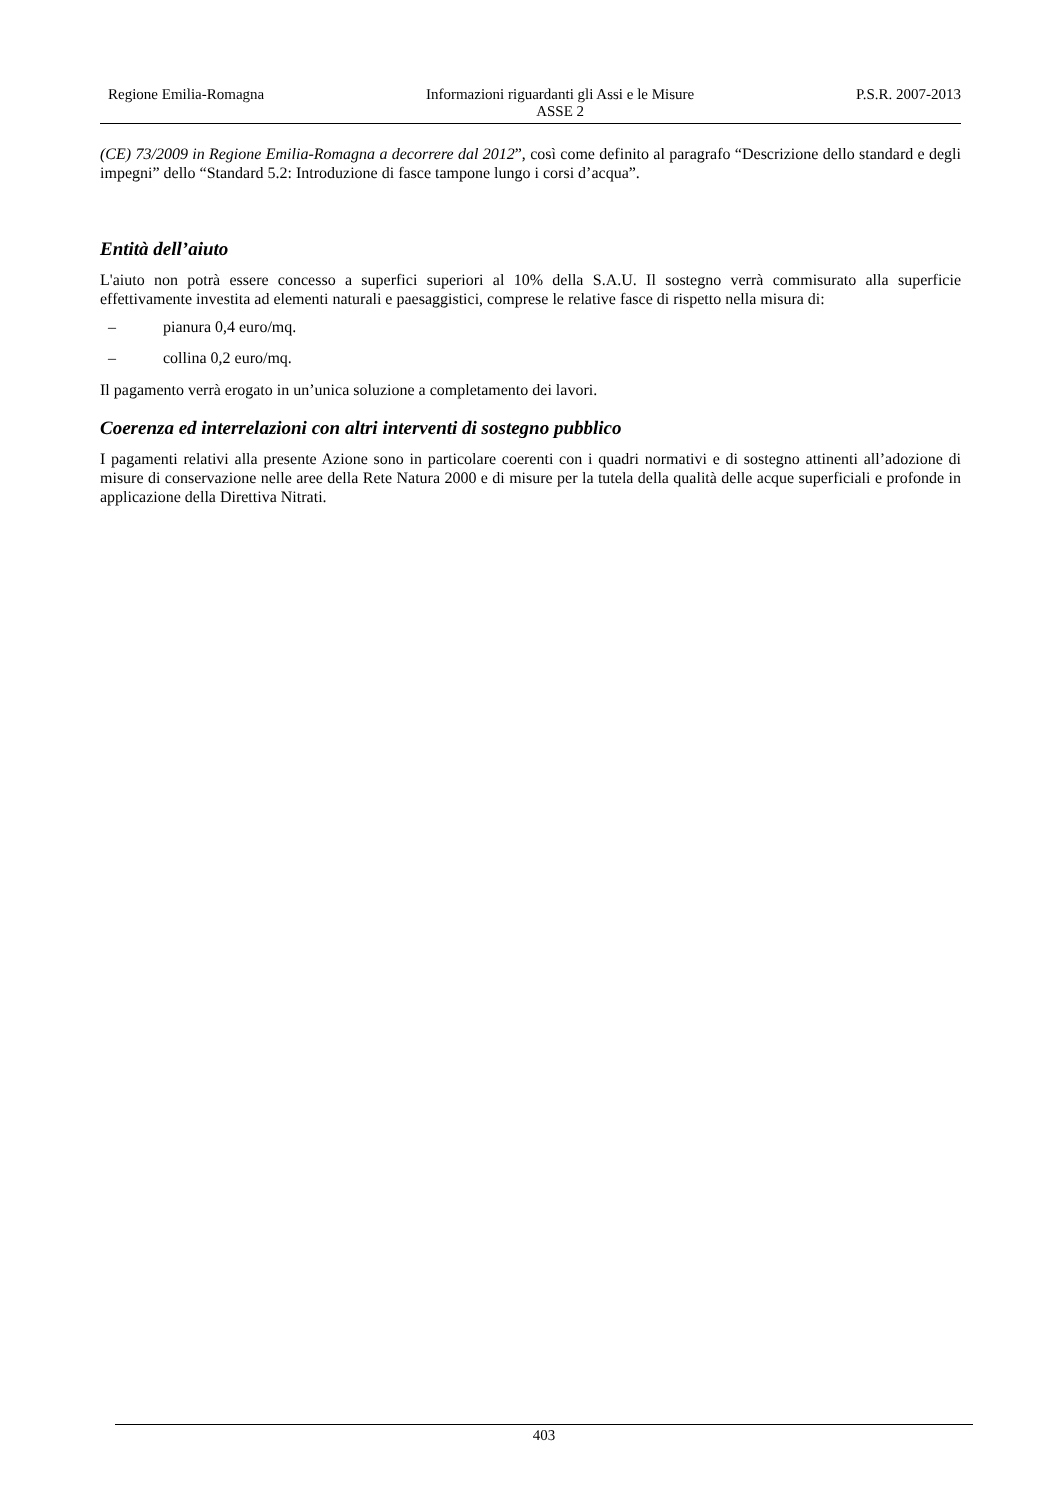Regione Emilia-Romagna Informazioni riguardanti gli Assi e le Misure
ASSE 2
P.S.R. 2007-2013
(CE) 73/2009 in Regione Emilia-Romagna a decorrere dal 2012”, così come definito al paragrafo “Descrizione dello standard e degli impegni” dello “Standard 5.2: Introduzione di fasce tampone lungo i corsi d’acqua”.
Entità dell’aiuto
L'aiuto non potrà essere concesso a superfici superiori al 10% della S.A.U. Il sostegno verrà commisurato alla superficie effettivamente investita ad elementi naturali e paesaggistici, comprese le relative fasce di rispetto nella misura di:
– pianura 0,4 euro/mq.
– collina 0,2 euro/mq.
Il pagamento verrà erogato in un’unica soluzione a completamento dei lavori.
Coerenza ed interrelazioni con altri interventi di sostegno pubblico
I pagamenti relativi alla presente Azione sono in particolare coerenti con i quadri normativi e di sostegno attinenti all’adozione di misure di conservazione nelle aree della Rete Natura 2000 e di misure per la tutela della qualità delle acque superficiali e profonde in applicazione della Direttiva Nitrati.
403